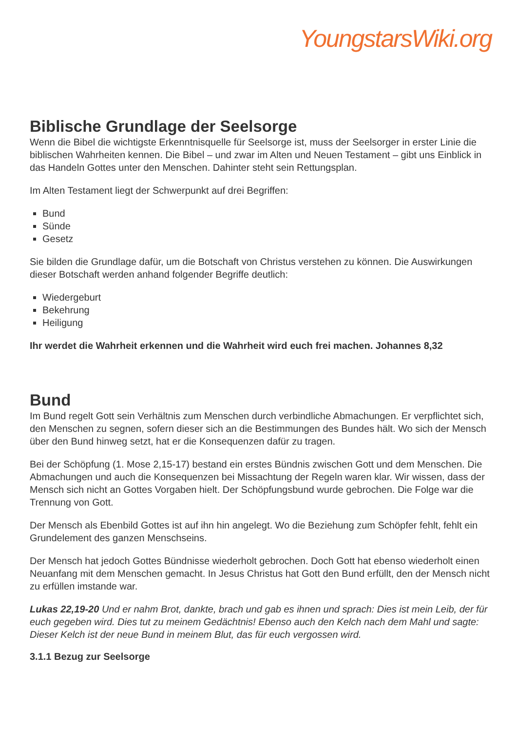YoungstarsWiki.org
Biblische Grundlage der Seelsorge
Wenn die Bibel die wichtigste Erkenntnisquelle für Seelsorge ist, muss der Seelsorger in erster Linie die biblischen Wahrheiten kennen. Die Bibel – und zwar im Alten und Neuen Testament – gibt uns Einblick in das Handeln Gottes unter den Menschen. Dahinter steht sein Rettungsplan.
Im Alten Testament liegt der Schwerpunkt auf drei Begriffen:
Bund
Sünde
Gesetz
Sie bilden die Grundlage dafür, um die Botschaft von Christus verstehen zu können. Die Auswirkungen dieser Botschaft werden anhand folgender Begriffe deutlich:
Wiedergeburt
Bekehrung
Heiligung
Ihr werdet die Wahrheit erkennen und die Wahrheit wird euch frei machen. Johannes 8,32
Bund
Im Bund regelt Gott sein Verhältnis zum Menschen durch verbindliche Abmachungen. Er verpflichtet sich, den Menschen zu segnen, sofern dieser sich an die Bestimmungen des Bundes hält. Wo sich der Mensch über den Bund hinweg setzt, hat er die Konsequenzen dafür zu tragen.
Bei der Schöpfung (1. Mose 2,15-17) bestand ein erstes Bündnis zwischen Gott und dem Menschen. Die Abmachungen und auch die Konsequenzen bei Missachtung der Regeln waren klar. Wir wissen, dass der Mensch sich nicht an Gottes Vorgaben hielt. Der Schöpfungsbund wurde gebrochen. Die Folge war die Trennung von Gott.
Der Mensch als Ebenbild Gottes ist auf ihn hin angelegt. Wo die Beziehung zum Schöpfer fehlt, fehlt ein Grundelement des ganzen Menschseins.
Der Mensch hat jedoch Gottes Bündnisse wiederholt gebrochen. Doch Gott hat ebenso wiederholt einen Neuanfang mit dem Menschen gemacht. In Jesus Christus hat Gott den Bund erfüllt, den der Mensch nicht zu erfüllen imstande war.
Lukas 22,19-20 Und er nahm Brot, dankte, brach und gab es ihnen und sprach: Dies ist mein Leib, der für euch gegeben wird. Dies tut zu meinem Gedächtnis! Ebenso auch den Kelch nach dem Mahl und sagte: Dieser Kelch ist der neue Bund in meinem Blut, das für euch vergossen wird.
3.1.1 Bezug zur Seelsorge